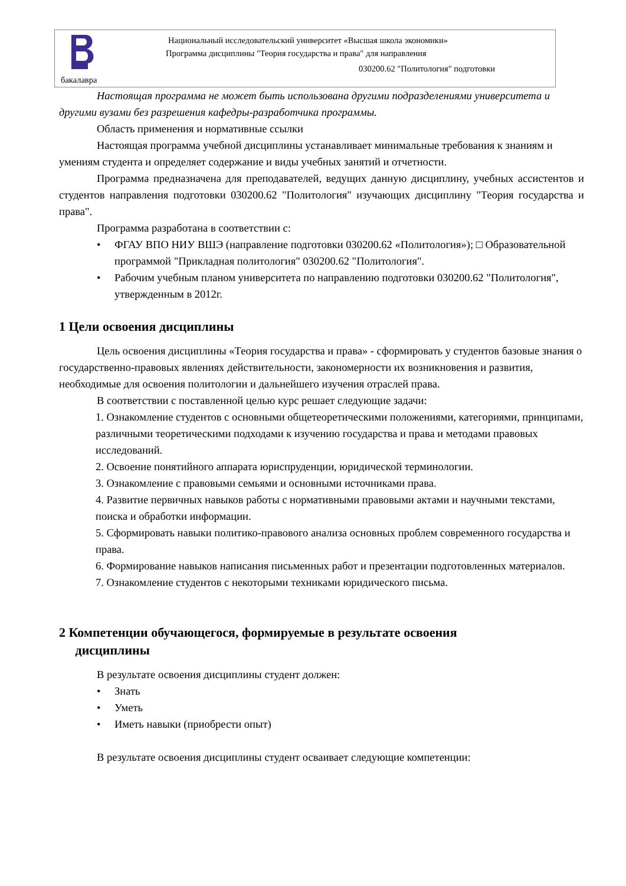Национальный исследовательский университет «Высшая школа экономики»
Программа дисциплины "Теория государства и права" для направления
030200.62 "Политология" подготовки
бакалавра
Настоящая программа не может быть использована другими подразделениями университета и другими вузами без разрешения кафедры-разработчика программы.
Область применения и нормативные ссылки
Настоящая программа учебной дисциплины устанавливает минимальные требования к знаниям и умениям студента и определяет содержание и виды учебных занятий и отчетности.
Программа предназначена для преподавателей, ведущих данную дисциплину, учебных ассистентов и студентов направления подготовки 030200.62 "Политология" изучающих дисциплину "Теория государства и права".
Программа разработана в соответствии с:
• ФГАУ ВПО НИУ ВШЭ (направление подготовки 030200.62 «Политология»); □ Образовательной программой "Прикладная политология" 030200.62 "Политология".
• Рабочим учебным планом университета по направлению подготовки 030200.62 "Политология", утвержденным в 2012г.
1 Цели освоения дисциплины
Цель освоения дисциплины «Теория государства и права» - сформировать у студентов базовые знания о государственно-правовых явлениях действительности, закономерности их возникновения и развития, необходимые для освоения политологии и дальнейшего изучения отраслей права.
В соответствии с поставленной целью курс решает следующие задачи:
1. Ознакомление студентов с основными общетеоретическими положениями, категориями, принципами, различными теоретическими подходами к изучению государства и права и методами правовых исследований.
2. Освоение понятийного аппарата юриспруденции, юридической терминологии.
3. Ознакомление с правовыми семьями и основными источниками права.
4. Развитие первичных навыков работы с нормативными правовыми актами и научными текстами, поиска и обработки информации.
5. Сформировать навыки политико-правового анализа основных проблем современного государства и права.
6. Формирование навыков написания письменных работ и презентации подготовленных материалов.
7. Ознакомление студентов с некоторыми техниками юридического письма.
2 Компетенции обучающегося, формируемые в результате освоения
дисциплины
В результате освоения дисциплины студент должен:
• Знать
• Уметь
• Иметь навыки (приобрести опыт)
В результате освоения дисциплины студент осваивает следующие компетенции: